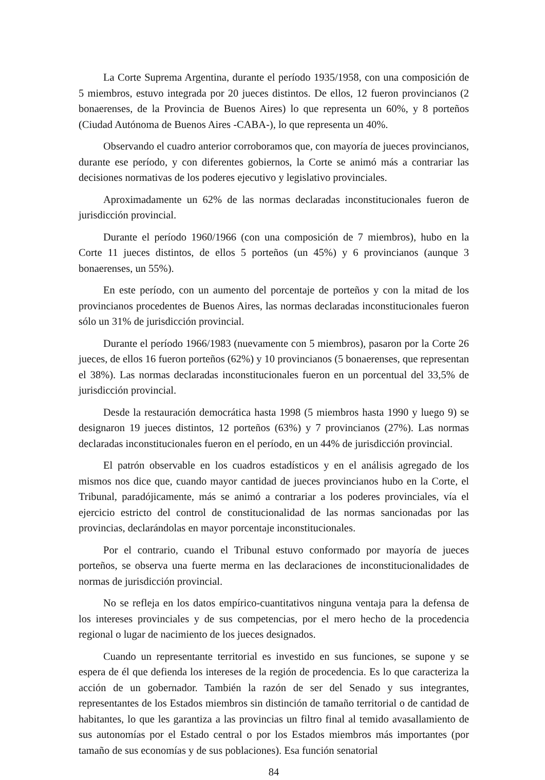La Corte Suprema Argentina, durante el período 1935/1958, con una composición de 5 miembros, estuvo integrada por 20 jueces distintos. De ellos, 12 fueron provincianos (2 bonaerenses, de la Provincia de Buenos Aires) lo que representa un 60%, y 8 porteños (Ciudad Autónoma de Buenos Aires -CABA-), lo que representa un 40%.
Observando el cuadro anterior corroboramos que, con mayoría de jueces provincianos, durante ese período, y con diferentes gobiernos, la Corte se animó más a contrariar las decisiones normativas de los poderes ejecutivo y legislativo provinciales.
Aproximadamente un 62% de las normas declaradas inconstitucionales fueron de jurisdicción provincial.
Durante el período 1960/1966 (con una composición de 7 miembros), hubo en la Corte 11 jueces distintos, de ellos 5 porteños (un 45%) y 6 provincianos (aunque 3 bonaerenses, un 55%).
En este período, con un aumento del porcentaje de porteños y con la mitad de los provincianos procedentes de Buenos Aires, las normas declaradas inconstitucionales fueron sólo un 31% de jurisdicción provincial.
Durante el período 1966/1983 (nuevamente con 5 miembros), pasaron por la Corte 26 jueces, de ellos 16 fueron porteños (62%) y 10 provincianos (5 bonaerenses, que representan el 38%). Las normas declaradas inconstitucionales fueron en un porcentual del 33,5% de jurisdicción provincial.
Desde la restauración democrática hasta 1998 (5 miembros hasta 1990 y luego 9) se designaron 19 jueces distintos, 12 porteños (63%) y 7 provincianos (27%). Las normas declaradas inconstitucionales fueron en el período, en un 44% de jurisdicción provincial.
El patrón observable en los cuadros estadísticos y en el análisis agregado de los mismos nos dice que, cuando mayor cantidad de jueces provincianos hubo en la Corte, el Tribunal, paradójicamente, más se animó a contrariar a los poderes provinciales, vía el ejercicio estricto del control de constitucionalidad de las normas sancionadas por las provincias, declarándolas en mayor porcentaje inconstitucionales.
Por el contrario, cuando el Tribunal estuvo conformado por mayoría de jueces porteños, se observa una fuerte merma en las declaraciones de inconstitucionalidades de normas de jurisdicción provincial.
No se refleja en los datos empírico-cuantitativos ninguna ventaja para la defensa de los intereses provinciales y de sus competencias, por el mero hecho de la procedencia regional o lugar de nacimiento de los jueces designados.
Cuando un representante territorial es investido en sus funciones, se supone y se espera de él que defienda los intereses de la región de procedencia. Es lo que caracteriza la acción de un gobernador. También la razón de ser del Senado y sus integrantes, representantes de los Estados miembros sin distinción de tamaño territorial o de cantidad de habitantes, lo que les garantiza a las provincias un filtro final al temido avasallamiento de sus autonomías por el Estado central o por los Estados miembros más importantes (por tamaño de sus economías y de sus poblaciones). Esa función senatorial
84